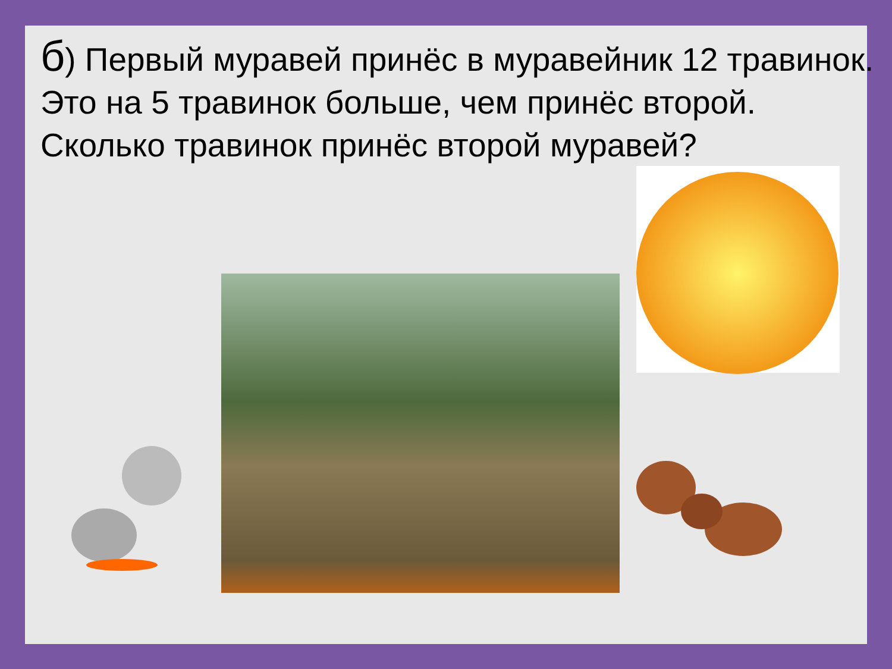б) Первый муравей принёс в муравейник 12 травинок. Это на 5 травинок больше, чем принёс второй. Сколько травинок принёс второй муравей?